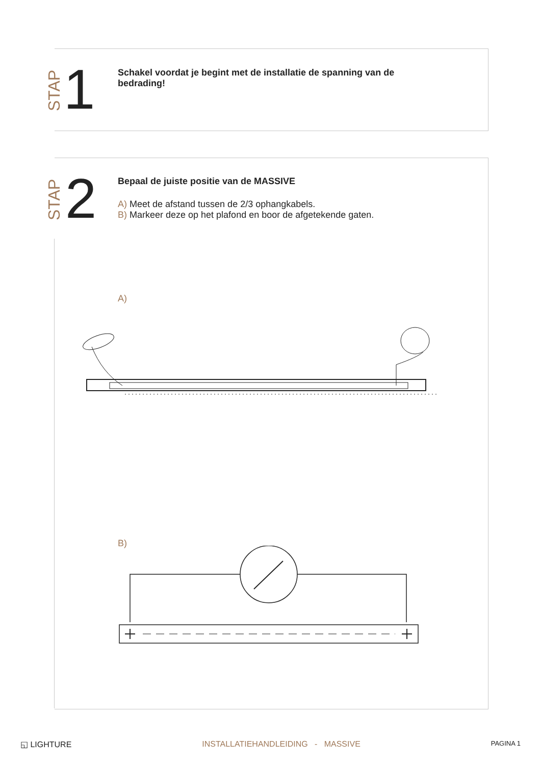STAP 1
Schakel voordat je begint met de installatie de spanning van de bedrading!
STAP 2
Bepaal de juiste positie van de MASSIVE
A) Meet de afstand tussen de 2/3 ophangkabels.
B) Markeer deze op het plafond en boor de afgetekende gaten.
A)
B)
◱ LIGHTURE INSTALLATIEHANDLEIDING - MASSIVE PAGINA 1